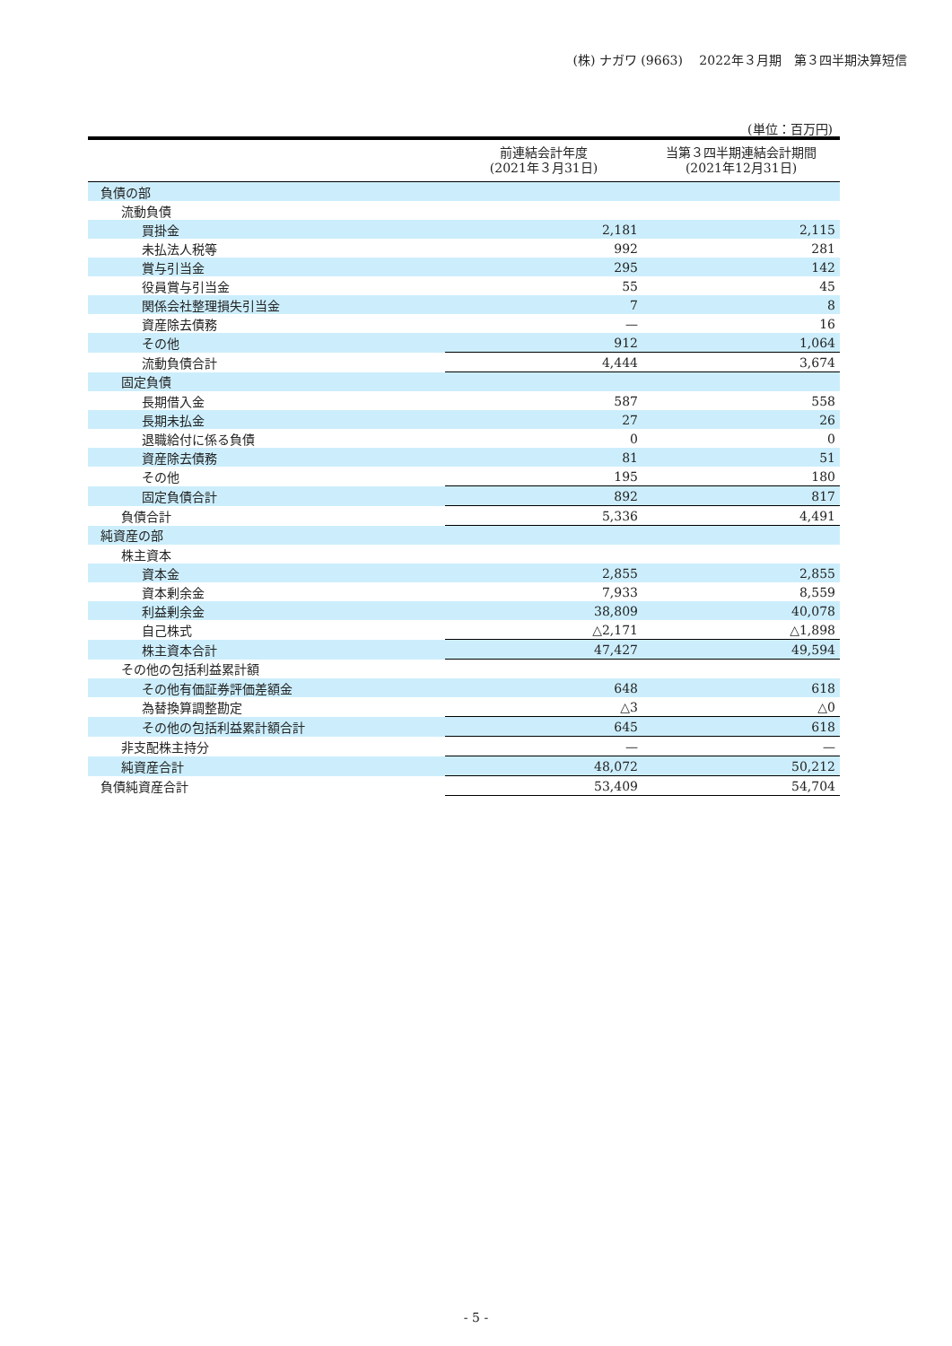(株) ナガワ (9663)　 2022年３月期　第３四半期決算短信
(単位：百万円)
| | 前連結会計年度 (2021年３月31日) | 当第３四半期連結会計期間 (2021年12月31日) |
| --- | --- | --- |
| 負債の部 | | |
| 流動負債 | | |
| 買掛金 | 2,181 | 2,115 |
| 未払法人税等 | 992 | 281 |
| 賞与引当金 | 295 | 142 |
| 役員賞与引当金 | 55 | 45 |
| 関係会社整理損失引当金 | 7 | 8 |
| 資産除去債務 | — | 16 |
| その他 | 912 | 1,064 |
| 流動負債合計 | 4,444 | 3,674 |
| 固定負債 | | |
| 長期借入金 | 587 | 558 |
| 長期未払金 | 27 | 26 |
| 退職給付に係る負債 | 0 | 0 |
| 資産除去債務 | 81 | 51 |
| その他 | 195 | 180 |
| 固定負債合計 | 892 | 817 |
| 負債合計 | 5,336 | 4,491 |
| 純資産の部 | | |
| 株主資本 | | |
| 資本金 | 2,855 | 2,855 |
| 資本剰余金 | 7,933 | 8,559 |
| 利益剰余金 | 38,809 | 40,078 |
| 自己株式 | △2,171 | △1,898 |
| 株主資本合計 | 47,427 | 49,594 |
| その他の包括利益累計額 | | |
| その他有価証券評価差額金 | 648 | 618 |
| 為替換算調整勘定 | △3 | △0 |
| その他の包括利益累計額合計 | 645 | 618 |
| 非支配株主持分 | — | — |
| 純資産合計 | 48,072 | 50,212 |
| 負債純資産合計 | 53,409 | 54,704 |
- 5 -